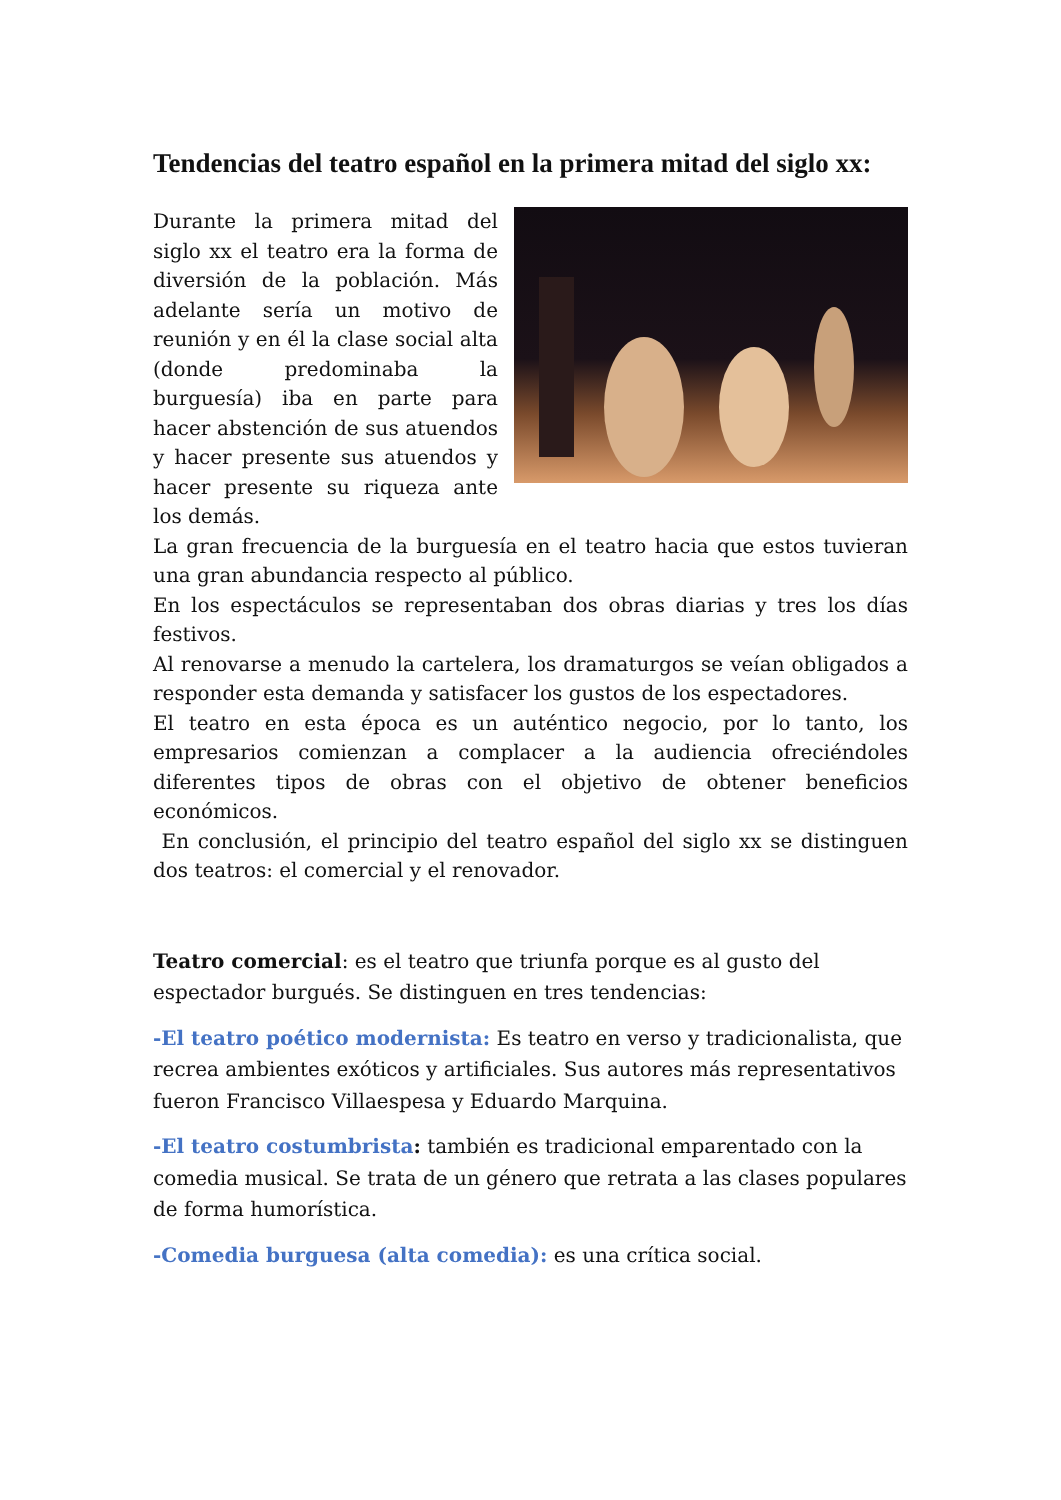Tendencias del teatro español en la primera mitad del siglo xx:
Durante la primera mitad del siglo xx el teatro era la forma de diversión de la población. Más adelante sería un motivo de reunión y en él la clase social alta (donde predominaba la burguesía) iba en parte para hacer abstención de sus atuendos y hacer presente sus atuendos y hacer presente su riqueza ante los demás.
La gran frecuencia de la burguesía en el teatro hacia que estos tuvieran una gran abundancia respecto al público.
En los espectáculos se representaban dos obras diarias y tres los días festivos.
Al renovarse a menudo la cartelera, los dramaturgos se veían obligados a responder esta demanda y satisfacer los gustos de los espectadores.
El teatro en esta época es un auténtico negocio, por lo tanto, los empresarios comienzan a complacer a la audiencia ofreciéndoles diferentes tipos de obras con el objetivo de obtener beneficios económicos.
En conclusión, el principio del teatro español del siglo xx se distinguen dos teatros: el comercial y el renovador.
Teatro comercial: es el teatro que triunfa porque es al gusto del espectador burgués. Se distinguen en tres tendencias:
-El teatro poético modernista: Es teatro en verso y tradicionalista, que recrea ambientes exóticos y artificiales. Sus autores más representativos fueron Francisco Villaespesa y Eduardo Marquina.
-El teatro costumbrista: también es tradicional emparentado con la comedia musical. Se trata de un género que retrata a las clases populares de forma humorística.
-Comedia burguesa (alta comedia): es una crítica social.